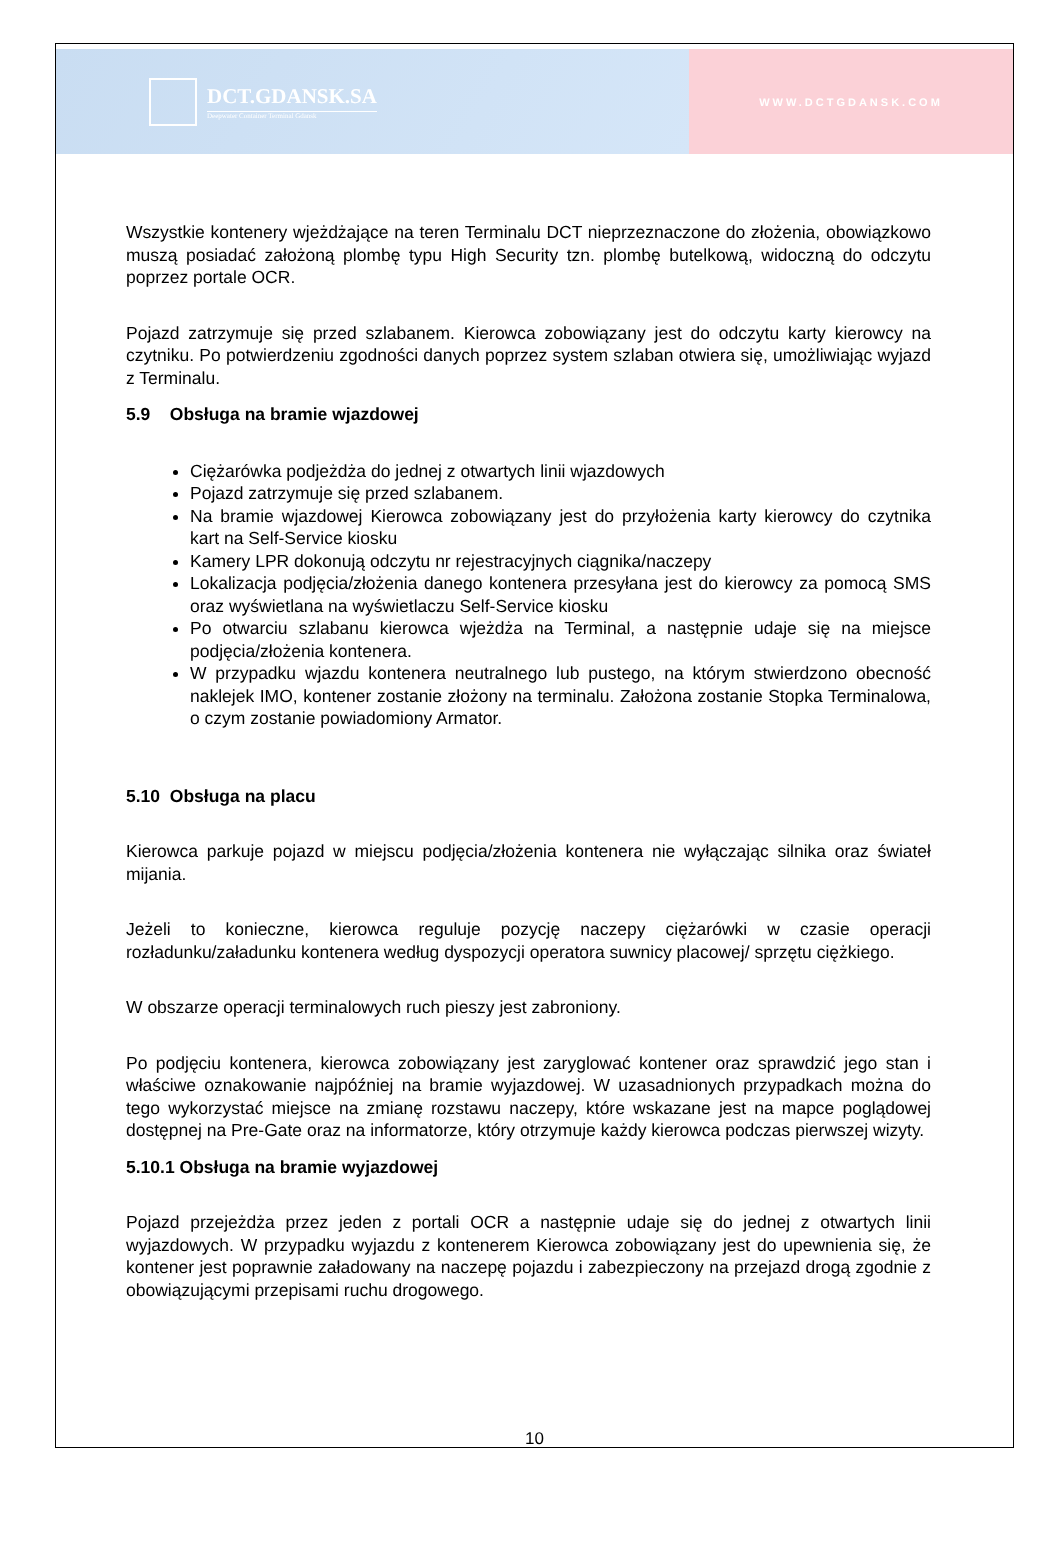DCT.GDANSK.SA
Deepwater Container Terminal Gdansk
WWW.DCTGDANSK.COM
Wszystkie kontenery wjeżdżające na teren Terminalu DCT nieprzeznaczone do złożenia, obowiązkowo muszą posiadać założoną plombę typu High Security tzn. plombę butelkową, widoczną do odczytu poprzez portale OCR.
Pojazd zatrzymuje się przed szlabanem. Kierowca zobowiązany jest do odczytu karty kierowcy na czytniku. Po potwierdzeniu zgodności danych poprzez system szlaban otwiera się, umożliwiając wyjazd z Terminalu.
5.9 Obsługa na bramie wjazdowej
Ciężarówka podjeżdża do jednej z otwartych linii wjazdowych
Pojazd zatrzymuje się przed szlabanem.
Na bramie wjazdowej Kierowca zobowiązany jest do przyłożenia karty kierowcy do czytnika kart na Self-Service kiosku
Kamery LPR dokonują odczytu nr rejestracyjnych ciągnika/naczepy
Lokalizacja podjęcia/złożenia danego kontenera przesyłana jest do kierowcy za pomocą SMS oraz wyświetlana na wyświetlaczu Self-Service kiosku
Po otwarciu szlabanu kierowca wjeżdża na Terminal, a następnie udaje się na miejsce podjęcia/złożenia kontenera.
W przypadku wjazdu kontenera neutralnego lub pustego, na którym stwierdzono obecność naklejek IMO, kontener zostanie złożony na terminalu. Założona zostanie Stopka Terminalowa, o czym zostanie powiadomiony Armator.
5.10 Obsługa na placu
Kierowca parkuje pojazd w miejscu podjęcia/złożenia kontenera nie wyłączając silnika oraz świateł mijania.
Jeżeli to konieczne, kierowca reguluje pozycję naczepy ciężarówki w czasie operacji rozładunku/załadunku kontenera według dyspozycji operatora suwnicy placowej/ sprzętu ciężkiego.
W obszarze operacji terminalowych ruch pieszy jest zabroniony.
Po podjęciu kontenera, kierowca zobowiązany jest zaryglować kontener oraz sprawdzić jego stan i właściwe oznakowanie najpóźniej na bramie wyjazdowej. W uzasadnionych przypadkach można do tego wykorzystać miejsce na zmianę rozstawu naczepy, które wskazane jest na mapce poglądowej dostępnej na Pre-Gate oraz na informatorze, który otrzymuje każdy kierowca podczas pierwszej wizyty.
5.10.1 Obsługa na bramie wyjazdowej
Pojazd przejeżdża przez jeden z portali OCR a następnie udaje się do jednej z otwartych linii wyjazdowych. W przypadku wyjazdu z kontenerem Kierowca zobowiązany jest do upewnienia się, że kontener jest poprawnie załadowany na naczepę pojazdu i zabezpieczony na przejazd drogą zgodnie z obowiązującymi przepisami ruchu drogowego.
10